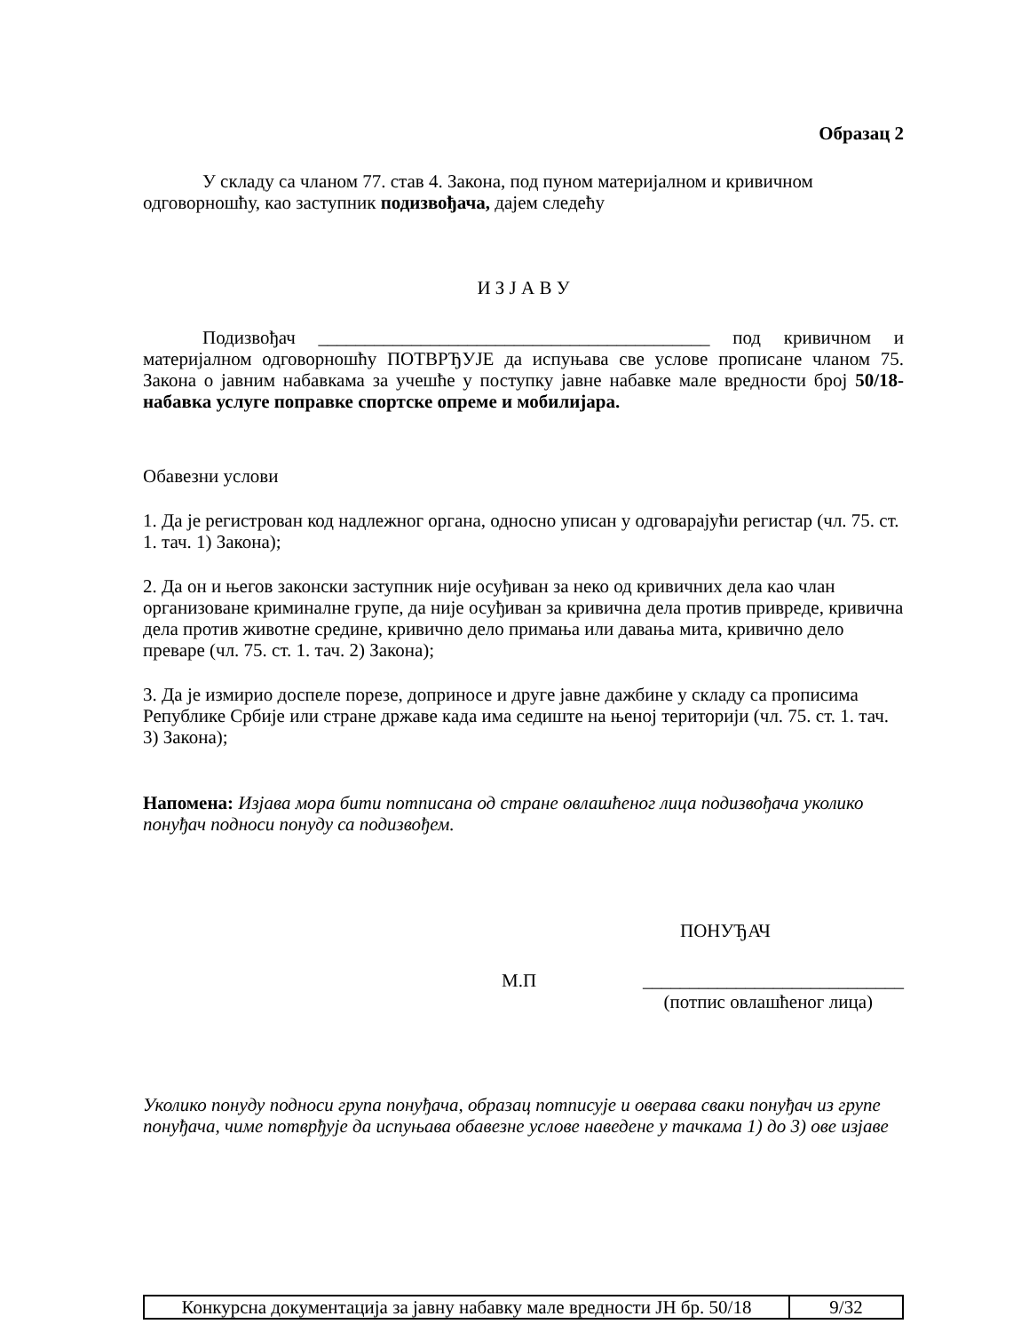Образац 2
У складу са чланом 77. став 4. Закона, под пуном материјалном и кривичном одговорношћу, као заступник подизвођача, дајем следећу
И З Ј А В У
Подизвођач __________________________________________ под кривичном и материјалном одговорношћу ПОТВРЂУЈЕ да испуњава све услове прописане чланом 75. Закона о јавним набавкама за учешће у поступку јавне набавке мале вредности број 50/18- набавка услуге поправке спортске опреме и мобилијара.
Обавезни услови
1. Да је регистрован код надлежног органа, односно уписан у одговарајући регистар (чл. 75. ст. 1. тач. 1) Закона);
2. Да он и његов законски заступник није осуђиван за неко од кривичних дела као члан организоване криминалне групе, да није осуђиван за кривична дела против привреде, кривична дела против животне средине, кривично дело примања или давања мита, кривично дело преваре (чл. 75. ст. 1. тач. 2) Закона);
3. Да је измирио доспеле порезе, доприносе и друге јавне дажбине у складу са прописима Републике Србије или стране државе када има седиште на њеној територији (чл. 75. ст. 1. тач. 3) Закона);
Напомена: Изјава мора бити потписана од стране овлашћеног лица подизвођача уколико понуђач подноси понуду са подизвођем.
ПОНУЂАЧ
М.П ____________________________
(потпис овлашћеног лица)
Уколико понуду подноси група понуђача, образац потписује и оверава сваки понуђач из групе понуђача, чиме потврђује да испуњава обавезне услове наведене у тачкама 1) до 3) ове изјаве
| Конкурсна документација за јавну набавку мале вредности ЈН бр. 50/18 | 9/32 |